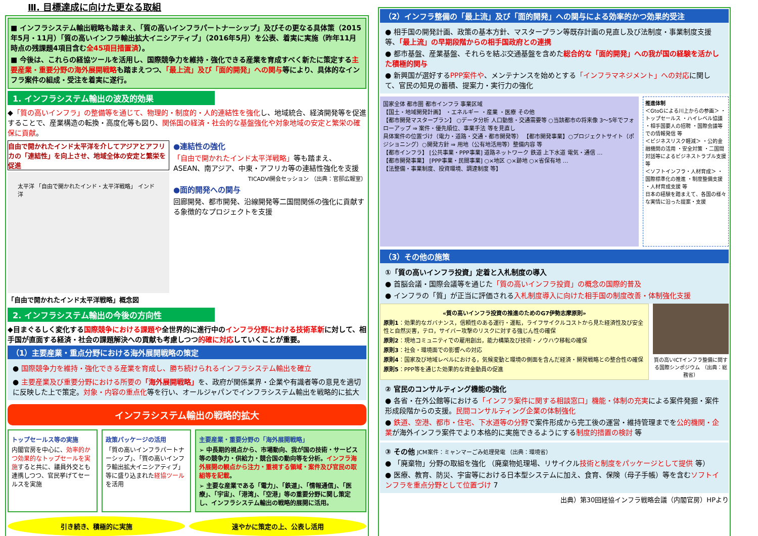Ⅲ. 目標達成に向けた更なる取組
■ インフラシステム輸出戦略も踏まえ、「質の高いインフラパートナーシップ」及びその更なる具体策（2015年5月・11月）「質の高いインフラ輸出拡大イニシアティブ」（2016年5月）を公表、着実に実施（昨年11月時点の残課題4項目含む全45項目措置済）。
■ 今後は、これらの経協ツールを活用し、国際競争力を維持・強化できる産業を育成すべく新たに策定する主要産業・重要分野の海外展開戦略も踏まえつつ、「最上流」及び「面的開発」への関与等により、具体的なインフラ案件の組成・受注を着実に遂行。
1. インフラシステム輸出の波及的効果
◆「質の高いインフラ」の整備等を通じて、物理的・制度的・人的連結性を強化し、地域統合、経済開発等を促進することで、産業構造の転換・高度化等も図り、関係国の経済・社会的な基盤強化や対象地域の安定と繁栄の確保に貢献。
自由で開かれたインド太平洋を介してアジアとアフリカの「連結性」を向上させ、地域全体の安定と繁栄を促進
太平洋 「自由で開かれたインド・太平洋戦略」 インド洋
「自由で開かれたインド太平洋戦略」概念図
●連結性の強化
「自由で開かれたインド太平洋戦略」等も踏まえ、ASEAN、南アジア、中東・アフリカ等の連結性強化を支援
TICADⅥ開会セッション （出典：官邸広報室）
●面的開発への関与
回廊開発、都市開発、沿線開発等二国間関係の強化に貢献する象徴的なプロジェクトを支援
2. インフラシステム輸出の今後の方向性
◆目まぐるしく変化する国際競争における課題や全世界的に進行中のインフラ分野における技術革新に対して、相手国が直面する経済・社会の課題解決への貢献も考慮しつつ的確に対応していくことが重要。
（1）主要産業・重点分野における海外展開戦略の策定
● 国際競争力を維持・強化できる産業を育成し、勝ち続けられるインフラシステム輸出を確立
● 主要産業及び重要分野における所要の「海外展開戦略」を、政府が関係業界・企業や有識者等の意見を適切に反映した上で策定。対象・内容の重点化等を行い、オールジャパンでインフラシステム輸出を戦略的に拡大
インフラシステム輸出の戦略的拡大
トップセールス等の実施
内閣官房を中心に、効率的かつ効果的なトップセールを実施すると共に、議員外交とも連携しつつ、官民挙げてセールスを実施
政策パッケージの活用
「質の高いインフラパートナーシップ」、「質の高いインフラ輸出拡大イニシアティブ」等に盛り込まれた経協ツールを活用
主要産業・重要分野の「海外展開戦略」
➢ 中長期的視点から、市場動向、我が国の技術・サービス等の競争力・供給力・競合国の動向等を分析。インフラ海外展開の観点から注力・重視する領域・案件及び官民の取組等を記載。
➢ 主要な産業である「電力」、「鉄道」、「情報通信」、「医療」、「宇宙」、「港湾」、「空港」等の重要分野に関し策定し、インフラシステム輸出の戦略的展開に活用。
引き続き、積極的に実施 速やかに策定の上、公表し活用
（2）インフラ整備の「最上流」及び「面的開発」への関与による効率的かつ効果的受注
● 相手国の開発計画、政策の基本方針、マスタープラン等既存計画の見直し及び法制度・事業制度支援等、「最上流」の早期段階からの相手国政府との連携
● 都市基盤、産業基盤、それらを結ぶ交通基盤を含めた総合的な「面的開発」への我が国の経験を活かした積極的関与
● 新興国が選好するPPP案件や、メンテナンスを始めとする「インフラマネジメント」への対応に関して、官民の知見の蓄積、提案力・実行力の強化
国家全体 都市圏 都市インフラ 事業区域
【国土・地域開発計画】 ・エネルギー ・産業 ・医療 その他
【都市開発マスタープラン】 ○データ分析 人口動態・交通需要等 ○当該都市の将来像 3〜5年でフォローアップ ⇒ 案件・優先順位、事業手法 等を見直し
具体案件の位置づけ（電力・道路・交通・都市開発等） 【都市開発事業】○プロジェクトサイト（ポジショニング）○開発方針 ⇒ 用地（公有地活用等）整備内容 等
【都市インフラ】 [公共事業・PPP事業] 道路ネットワーク 鉄道 上下水道 電気・通信 …
【都市開発事業】 [PPP事業・民間事業] ○×地区 ○×跡地 ○×省保有地 …
【法整備・事業制度、投資環境、調達制度 等】
推進体制
＜GtoGによる川上からの参画＞ ・トップセールス ・ハイレベル協議 ・相手国要人の招聘 ・国際会議等での情報発信 等
＜ビジネスリスク軽減＞ ・公的金融機関の活用 ・安全対策 ・二国間対話等によるビジネストラブル支援 等
＜ソフトインフラ・人材育成＞ ・国際標準化の推進 ・制度整備支援 ・人材育成支援 等
日本の経験を踏まえて、各国の様々な実情に沿った提案・支援
（3）その他の施策
①「質の高いインフラ投資」定着と入札制度の導入
● 首脳会議・国際会議等を通じた「質の高いインフラ投資」の概念の国際的普及
● インフラの「質」が正当に評価される入札制度導入に向けた相手国の制度改善・体制強化支援
«質の高いインフラ投資の推進のためのG7伊勢志摩原則»
原則1：効果的なガバナンス，信頼性のある運行・運転，ライフサイクルコストから見た経済性及び安全性と自然災害，テロ，サイバー攻撃のリスクに対する強じん性の確保
原則2：現地コミュニティでの雇用創出，能力構築及び技術・ノウハウ移転の確保
原則3：社会・環境面での影響への対応
原則4：国家及び地域レベルにおける，気候変動と環境の側面を含んだ経済・開発戦略との整合性の確保
原則5：PPP等を通じた効果的な資金動員の促進
質の高いICTインフラ整備に関する国際シンポジウム （出典：総務省）
② 官民のコンサルティング機能の強化
● 各省・在外公館等における「インフラ案件に関する相談窓口」機能・体制の充実による案件発掘・案件形成段階からの支援。民間コンサルティング企業の体制強化
● 鉄道、空港、都市・住宅、下水道等の分野で案件形成から完工後の運営・維持管理までを公的機関・企業が海外インフラ案件でより本格的に実施できるようにする制度的措置の検討 等
③ その他 JCM案件：ミャンマーごみ処理発電 （出典：環境省）
● 「廃棄物」分野の取組を強化 （廃棄物処理場、リサイクル技術と制度をパッケージとして提供 等）
● 医療、教育、防災、宇宙等における日本型システムに加え、食育、保険（母子手帳）等を含むソフトインフラを重点分野として位置づけ 7
出典）第30回経協インフラ戦略会議（内閣官房）HPより